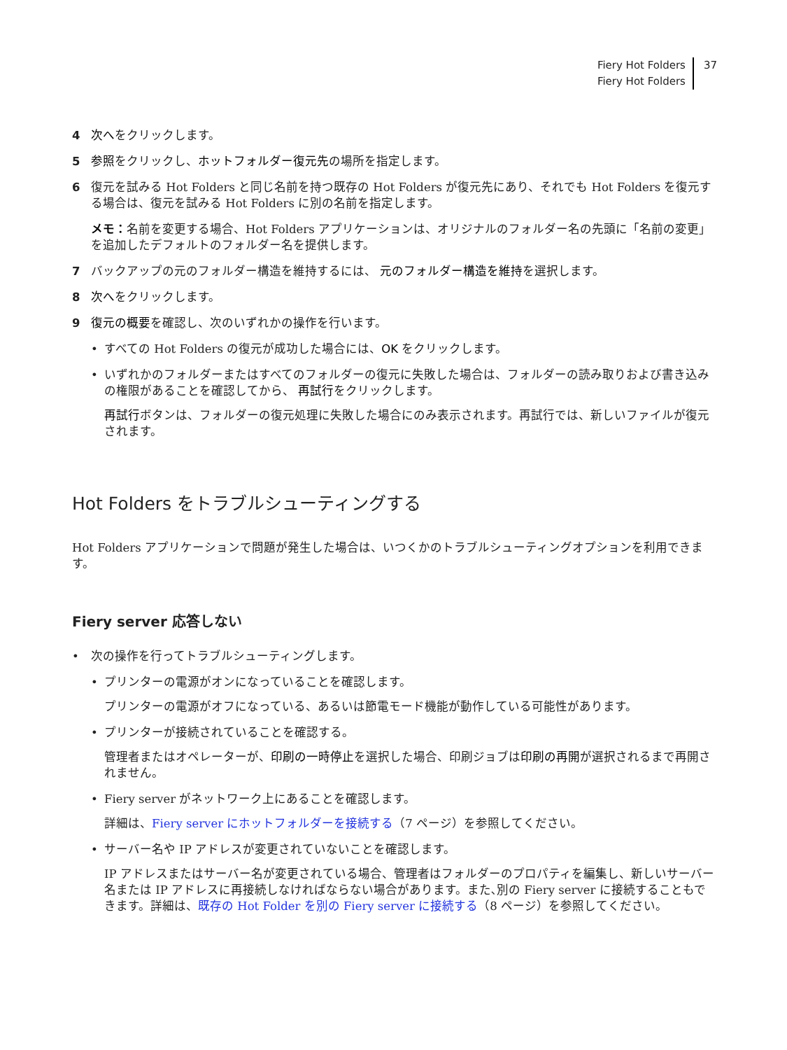Fiery Hot Folders
Fiery Hot Folders
37
4 次へをクリックします。
5 参照をクリックし、ホットフォルダー復元先の場所を指定します。
6 復元を試みる Hot Folders と同じ名前を持つ既存の Hot Folders が復元先にあり、それでも Hot Folders を復元する場合は、復元を試みる Hot Folders に別の名前を指定します。
メモ：名前を変更する場合、Hot Folders アプリケーションは、オリジナルのフォルダー名の先頭に「名前の変更」を追加したデフォルトのフォルダー名を提供します。
7 バックアップの元のフォルダー構造を維持するには、 元のフォルダー構造を維持を選択します。
8 次へをクリックします。
9 復元の概要を確認し、次のいずれかの操作を行います。
• すべての Hot Folders の復元が成功した場合には、OK をクリックします。
• いずれかのフォルダーまたはすべてのフォルダーの復元に失敗した場合は、フォルダーの読み取りおよび書き込みの権限があることを確認してから、 再試行をクリックします。
再試行ボタンは、フォルダーの復元処理に失敗した場合にのみ表示されます。再試行では、新しいファイルが復元されます。
Hot Folders をトラブルシューティングする
Hot Folders アプリケーションで問題が発生した場合は、いつくかのトラブルシューティングオプションを利用できます。
Fiery server 応答しない
• 次の操作を行ってトラブルシューティングします。
• プリンターの電源がオンになっていることを確認します。
プリンターの電源がオフになっている、あるいは節電モード機能が動作している可能性があります。
• プリンターが接続されていることを確認する。
管理者またはオペレーターが、印刷の一時停止を選択した場合、印刷ジョブは印刷の再開が選択されるまで再開されません。
• Fiery server がネットワーク上にあることを確認します。
詳細は、Fiery server にホットフォルダーを接続する（7 ページ）を参照してください。
• サーバー名や IP アドレスが変更されていないことを確認します。
IP アドレスまたはサーバー名が変更されている場合、管理者はフォルダーのプロパティを編集し、新しいサーバー名または IP アドレスに再接続しなければならない場合があります。また､別の Fiery server に接続することもできます。詳細は、既存の Hot Folder を別の Fiery server に接続する（8 ページ）を参照してください。